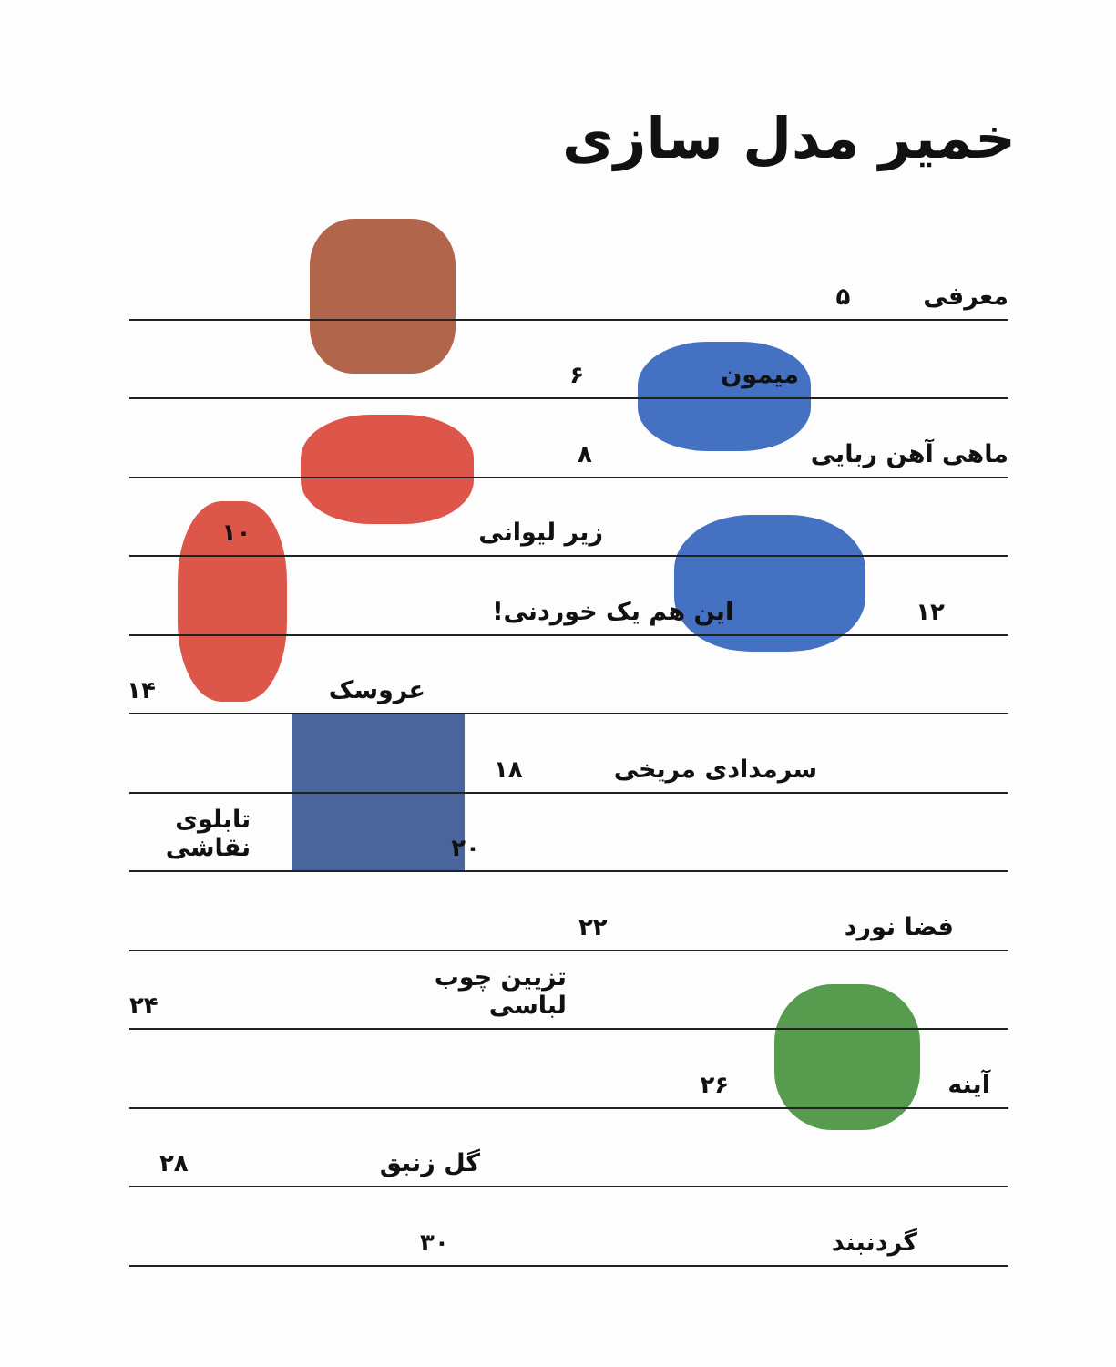خمیر مدل سازی
معرفی ۵
میمون ۶
ماهی آهن ربایی ۸
زیر لیوانی ۱۰
۱۲ این هم یک خوردنی!
عروسک ۱۴
سرمدادی مریخی ۱۸
۲۰ تابلوی نقاشی
فضا نورد ۲۲
تزیین چوب لباسی ۲۴
آینه ۲۶
گل زنبق ۲۸
گردنبند ۳۰